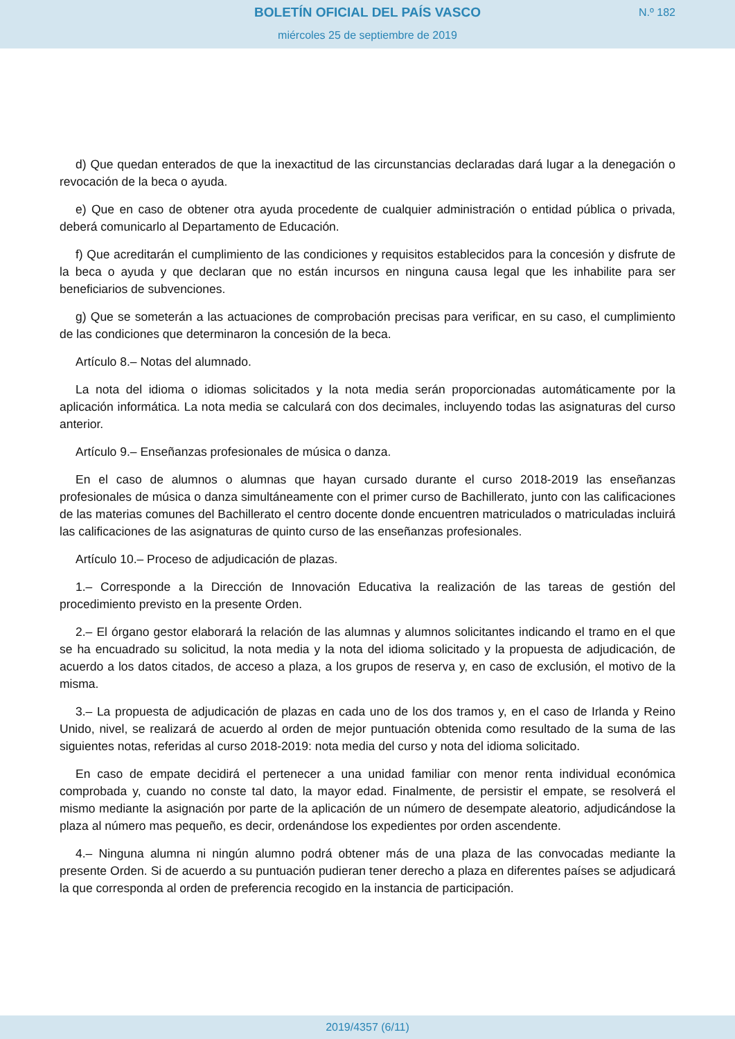BOLETÍN OFICIAL DEL PAÍS VASCO
N.º 182
miércoles 25 de septiembre de 2019
d) Que quedan enterados de que la inexactitud de las circunstancias declaradas dará lugar a la denegación o revocación de la beca o ayuda.
e) Que en caso de obtener otra ayuda procedente de cualquier administración o entidad pública o privada, deberá comunicarlo al Departamento de Educación.
f) Que acreditarán el cumplimiento de las condiciones y requisitos establecidos para la concesión y disfrute de la beca o ayuda y que declaran que no están incursos en ninguna causa legal que les inhabilite para ser beneficiarios de subvenciones.
g) Que se someterán a las actuaciones de comprobación precisas para verificar, en su caso, el cumplimiento de las condiciones que determinaron la concesión de la beca.
Artículo 8.– Notas del alumnado.
La nota del idioma o idiomas solicitados y la nota media serán proporcionadas automáticamente por la aplicación informática. La nota media se calculará con dos decimales, incluyendo todas las asignaturas del curso anterior.
Artículo 9.– Enseñanzas profesionales de música o danza.
En el caso de alumnos o alumnas que hayan cursado durante el curso 2018-2019 las enseñanzas profesionales de música o danza simultáneamente con el primer curso de Bachillerato, junto con las calificaciones de las materias comunes del Bachillerato el centro docente donde encuentren matriculados o matriculadas incluirá las calificaciones de las asignaturas de quinto curso de las enseñanzas profesionales.
Artículo 10.– Proceso de adjudicación de plazas.
1.– Corresponde a la Dirección de Innovación Educativa la realización de las tareas de gestión del procedimiento previsto en la presente Orden.
2.– El órgano gestor elaborará la relación de las alumnas y alumnos solicitantes indicando el tramo en el que se ha encuadrado su solicitud, la nota media y la nota del idioma solicitado y la propuesta de adjudicación, de acuerdo a los datos citados, de acceso a plaza, a los grupos de reserva y, en caso de exclusión, el motivo de la misma.
3.– La propuesta de adjudicación de plazas en cada uno de los dos tramos y, en el caso de Irlanda y Reino Unido, nivel, se realizará de acuerdo al orden de mejor puntuación obtenida como resultado de la suma de las siguientes notas, referidas al curso 2018-2019: nota media del curso y nota del idioma solicitado.
En caso de empate decidirá el pertenecer a una unidad familiar con menor renta individual económica comprobada y, cuando no conste tal dato, la mayor edad. Finalmente, de persistir el empate, se resolverá el mismo mediante la asignación por parte de la aplicación de un número de desempate aleatorio, adjudicándose la plaza al número mas pequeño, es decir, ordenándose los expedientes por orden ascendente.
4.– Ninguna alumna ni ningún alumno podrá obtener más de una plaza de las convocadas mediante la presente Orden. Si de acuerdo a su puntuación pudieran tener derecho a plaza en diferentes países se adjudicará la que corresponda al orden de preferencia recogido en la instancia de participación.
2019/4357 (6/11)